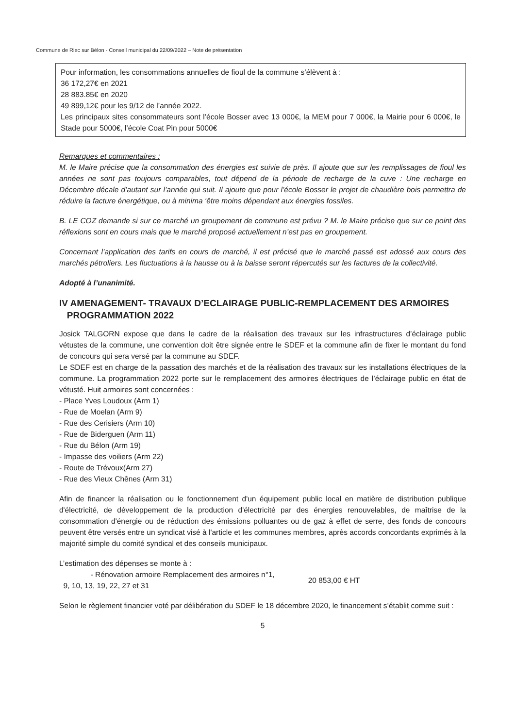Commune de Riec sur Bélon - Conseil municipal du 22/09/2022 – Note de présentation
Pour information, les consommations annuelles de fioul de la commune s’élèvent à :
36 172,27€ en 2021
28 883.85€ en 2020
49 899,12€ pour les 9/12 de l’année 2022.
Les principaux sites consommateurs sont l’école Bosser avec 13 000€, la MEM pour 7 000€, la Mairie pour 6 000€, le Stade pour 5000€, l’école Coat Pin pour 5000€
Remarques et commentaires :
M. le Maire précise que la consommation des énergies est suivie de près. Il ajoute que sur les remplissages de fioul les années ne sont pas toujours comparables, tout dépend de la période de recharge de la cuve : Une recharge en Décembre décale d’autant sur l’année qui suit. Il ajoute que pour l’école Bosser le projet de chaudière bois permettra de réduire la facture énergétique, ou à minima ‘être moins dépendant aux énergies fossiles.
B. LE COZ demande si sur ce marché un groupement de commune est prévu ? M. le Maire précise que sur ce point des réflexions sont en cours mais que le marché proposé actuellement n’est pas en groupement.
Concernant l’application des tarifs en cours de marché, il est précisé que le marché passé est adossé aux cours des marchés pétroliers. Les fluctuations à la hausse ou à la baisse seront répercutés sur les factures de la collectivité.
Adopté à l’unanimité.
IV AMENAGEMENT- TRAVAUX D’ECLAIRAGE PUBLIC-REMPLACEMENT DES ARMOIRES
PROGRAMMATION 2022
Josick TALGORN expose que dans le cadre de la réalisation des travaux sur les infrastructures d’éclairage public vétustes de la commune, une convention doit être signée entre le SDEF et la commune afin de fixer le montant du fond de concours qui sera versé par la commune au SDEF.
Le SDEF est en charge de la passation des marchés et de la réalisation des travaux sur les installations électriques de la commune. La programmation 2022 porte sur le remplacement des armoires électriques de l’éclairage public en état de vétusté. Huit armoires sont concernées :
- Place Yves Loudoux (Arm 1)
- Rue de Moelan (Arm 9)
- Rue des Cerisiers (Arm 10)
- Rue de Biderguen (Arm 11)
- Rue du Bélon (Arm 19)
- Impasse des voiliers (Arm 22)
- Route de Trévoux(Arm 27)
- Rue des Vieux Chênes (Arm 31)
Afin de financer la réalisation ou le fonctionnement d'un équipement public local en matière de distribution publique d'électricité, de développement de la production d'électricité par des énergies renouvelables, de maîtrise de la consommation d'énergie ou de réduction des émissions polluantes ou de gaz à effet de serre, des fonds de concours peuvent être versés entre un syndicat visé à l'article et les communes membres, après accords concordants exprimés à la majorité simple du comité syndical et des conseils municipaux.
L’estimation des dépenses se monte à :
- Rénovation armoire Remplacement des armoires n°1,
9, 10, 13, 19, 22, 27 et 31
20 853,00 € HT
Selon le règlement financier voté par délibération du SDEF le 18 décembre 2020, le financement s’établit comme suit :
5